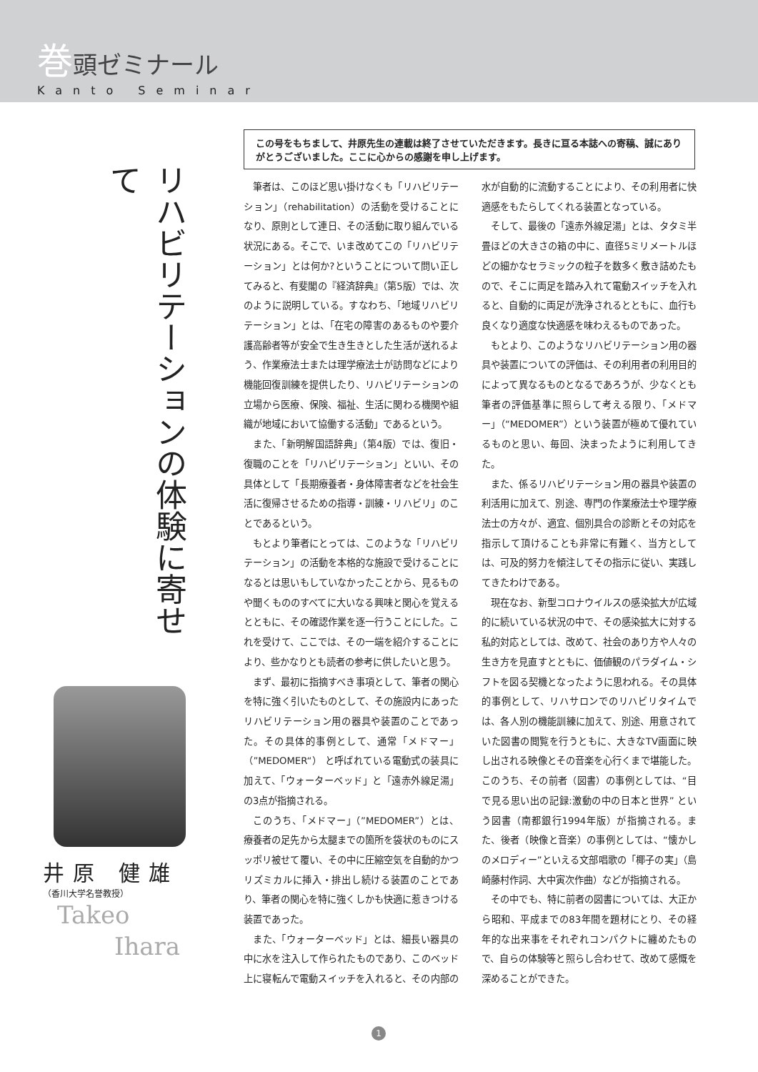巻頭ゼミナール
Kanto Seminar
リハビリテーションの体験に寄せて
井原 健雄
（香川大学名誉教授）
Takeo
Ihara
この号をもちまして、井原先生の連載は終了させていただきます。長きに亘る本誌への寄稿、誠にありがとうございました。ここに心からの感謝を申し上げます。
筆者は、このほど思い掛けなくも「リハビリテーション」（rehabilitation）の活動を受けることになり、原則として連日、その活動に取り組んでいる状況にある。そこで、いま改めてこの「リハビリテーション」とは何か?ということについて問い正してみると、有斐閣の『経済辞典』（第5版）では、次のように説明している。すなわち、「地域リハビリテーション」とは、「在宅の障害のあるものや要介護高齢者等が安全で生き生きとした生活が送れるよう、作業療法士または理学療法士が訪問などにより機能回復訓練を提供したり、リハビリテーションの立場から医療、保険、福祉、生活に関わる機関や組織が地域において協働する活動」であるという。
また、「新明解国語辞典」（第4版）では、復旧・復職のことを「リハビリテーション」といい、その具体として「長期療養者・身体障害者などを社会生活に復帰させるための指導・訓練・リハビリ」のことであるという。
もとより筆者にとっては、このような「リハビリテーション」の活動を本格的な施設で受けることになるとは思いもしていなかったことから、見るものや聞くもののすべてに大いなる興味と関心を覚えるとともに、その確認作業を逐一行うことにした。これを受けて、ここでは、その一端を紹介することにより、些かなりとも読者の参考に供したいと思う。
まず、最初に指摘すべき事項として、筆者の関心を特に強く引いたものとして、その施設内にあったリハビリテーション用の器具や装置のことであった。その具体的事例として、通常「メドマー」（”MEDOMER“） と呼ばれている電動式の装具に加えて、「ウォーターベッド」と「遠赤外線足湯」の3点が指摘される。
このうち、「メドマー」（”MEDOMER”）とは、療養者の足先から太腿までの箇所を袋状のものにスッポリ被せて覆い、その中に圧縮空気を自動的かつリズミカルに挿入・排出し続ける装置のことであり、筆者の関心を特に強くしかも快適に惹きつける装置であった。
また、「ウォーターベッド」とは、細長い器具の中に水を注入して作られたものであり、このベッド上に寝転んで電動スイッチを入れると、その内部の水が自動的に流動することにより、その利用者に快適感をもたらしてくれる装置となっている。
そして、最後の「遠赤外線足湯」とは、タタミ半畳ほどの大きさの箱の中に、直径5ミリメートルほどの細かなセラミックの粒子を数多く敷き詰めたもので、そこに両足を踏み入れて電動スイッチを入れると、自動的に両足が洗浄されるとともに、血行も良くなり適度な快適感を味わえるものであった。
もとより、このようなリハビリテーション用の器具や装置についての評価は、その利用者の利用目的によって異なるものとなるであろうが、少なくとも筆者の評価基準に照らして考える限り、「メドマー」（“MEDOMER”）という装置が極めて優れているものと思い、毎回、決まったように利用してきた。
また、係るリハビリテーション用の器具や装置の利活用に加えて、別途、専門の作業療法士や理学療法士の方々が、適宜、個別具合の診断とその対応を指示して頂けることも非常に有難く、当方としては、可及的努力を傾注してその指示に従い、実践してきたわけである。
現在なお、新型コロナウイルスの感染拡大が広域的に続いている状況の中で、その感染拡大に対する私的対応としては、改めて、社会のあり方や人々の生き方を見直すとともに、価値観のパラダイム・シフトを図る契機となったように思われる。その具体的事例として、リハサロンでのリハビリタイムでは、各人別の機能訓練に加えて、別途、用意されていた図書の閲覧を行うともに、大きなTV画面に映し出される映像とその音楽を心行くまで堪能した。このうち、その前者（図書）の事例としては、“目で見る思い出の記録:激動の中の日本と世界” という図書（南都銀行1994年版）が指摘される。また、後者（映像と音楽）の事例としては、“懐かしのメロディー”といえる文部唱歌の「椰子の実」（島崎藤村作詞、大中寅次作曲）などが指摘される。
その中でも、特に前者の図書については、大正から昭和、平成までの83年間を題材にとり、その経年的な出来事をそれぞれコンパクトに纏めたもので、自らの体験等と照らし合わせて、改めて感慨を深めることができた。
1